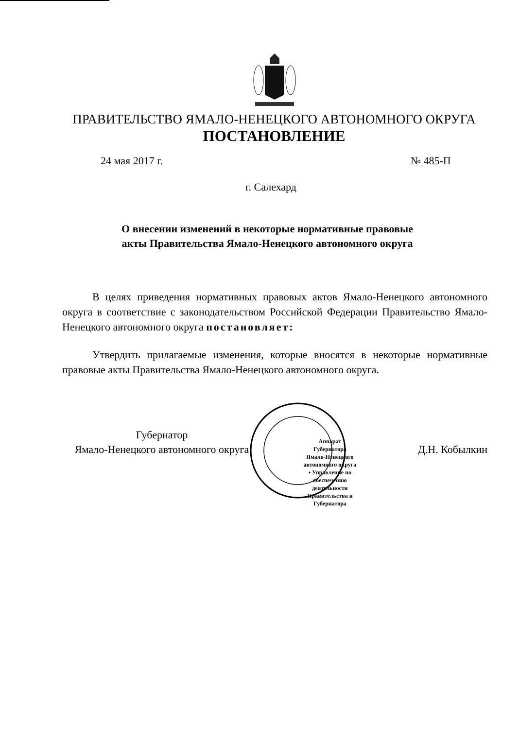ПРАВИТЕЛЬСТВО ЯМАЛО-НЕНЕЦКОГО АВТОНОМНОГО ОКРУГА
ПОСТАНОВЛЕНИЕ
24 мая 2017 г. № 485-П
г. Салехард
О внесении изменений в некоторые нормативные правовые акты Правительства Ямало-Ненецкого автономного округа
В целях приведения нормативных правовых актов Ямало-Ненецкого автономного округа в соответствие с законодательством Российской Федерации Правительство Ямало-Ненецкого автономного округа постановляет:
Утвердить прилагаемые изменения, которые вносятся в некоторые нормативные правовые акты Правительства Ямало-Ненецкого автономного округа.
Губернатор
Ямало-Ненецкого автономного округа
Аппарат Губернатора Ямало-Ненецкого автономного округа • Управление по обеспечению деятельности Правительства и Губернатора
Д.Н. Кобылкин